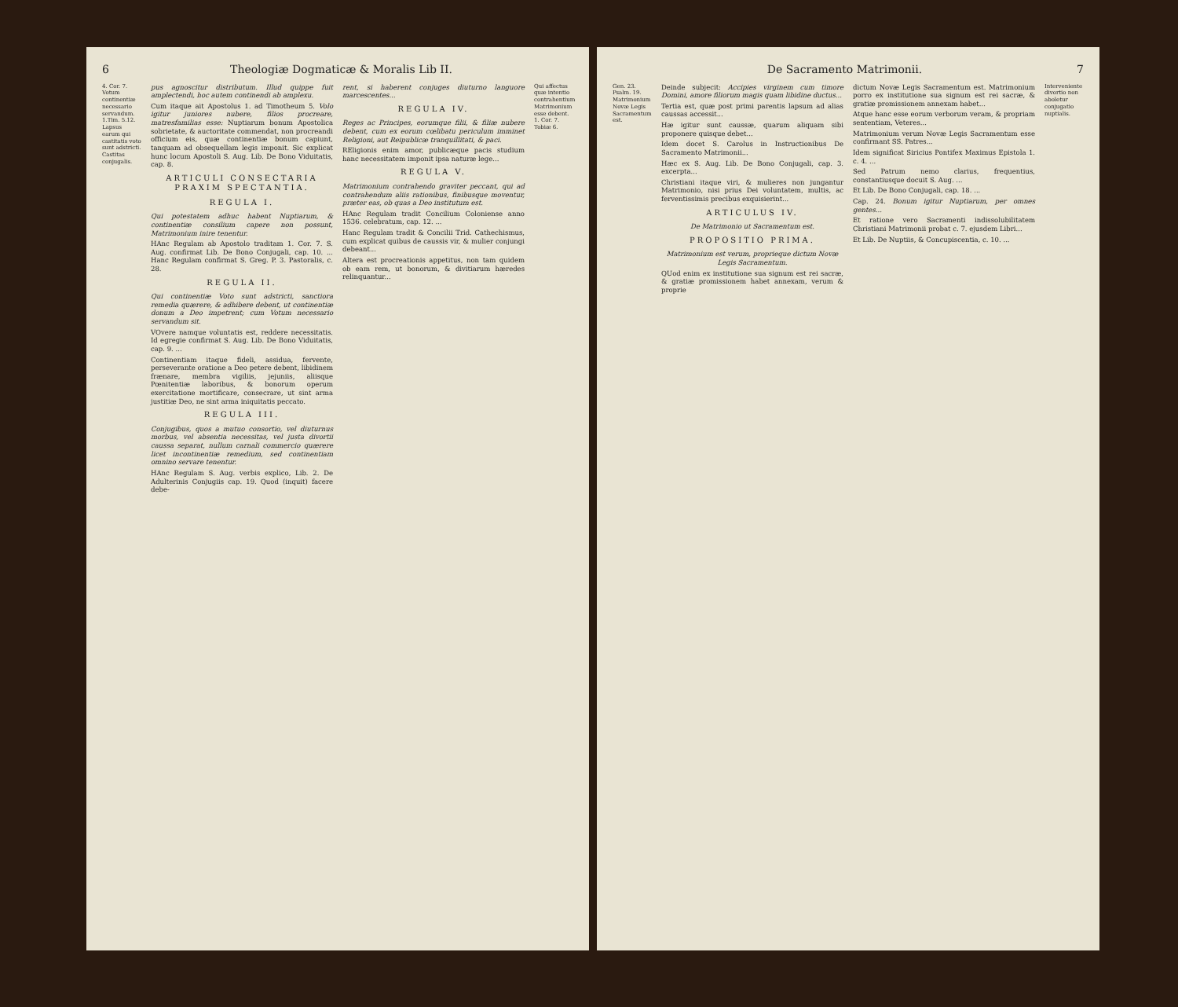6 Theologiæ Dogmaticæ & Moralis Lib II.
4. Cor. 7. Votum continentiæ necessario servandum. 1.Tim. 5.12. Lapsus earum qui castitatis voto sunt adstricti. Castitas conjugalis.
pus agnoscitur distributum. Illud quippe fuit amplectendi, hoc autem continendi ab amplexu.
Cum itaque ait Apostolus 1. ad Timotheum 5. Volo igitur juniores nubere, filios procreare, matresfamilias esse: Nuptiarum bonum Apostolica sobrietate, & auctoritate commendat, non procreandi officium eis, quæ continentiæ bonum capiunt, tanquam ad obsequellam legis imponit. Sic explicat hunc locum Apostoli S. Aug. Lib. De Bono Viduitatis, cap. 8.
ARTICULI CONSECTARIA PRAXIM SPECTANTIA.
REGULA I.
Qui potestatem adhuc habent Nuptiarum, & continentiæ consilium capere non possunt, Matrimonium inire tenentur.
HAnc Regulam ab Apostolo traditam 1. Cor. 7. S. Aug. confirmat Lib. De Bono Conjugali, cap. 10. ... Hanc Regulam confirmat S. Greg. P. 3. Pastoralis, c. 28.
REGULA II.
Qui continentiæ Voto sunt adstricti, sanctiora remedia quærere, & adhibere debent, ut continentiæ donum a Deo impetrent; cum Votum necessario servandum sit.
VOvere namque voluntatis est, reddere necessitatis. Id egregie confirmat S. Aug. Lib. De Bono Viduitatis, cap. 9. ...
Continentiam itaque fideli, assidua, fervente, perseverante oratione a Deo petere debent, libidinem frænare, membra vigiliis, jejuniis, aliisque Pœnitentiæ laboribus, & bonorum operum exercitatione mortificare, consecrare, ut sint arma justitiæ Deo, ne sint arma iniquitatis peccato.
REGULA III.
Conjugibus, quos a mutuo consortio, vel diuturnus morbus, vel absentia necessitas, vel justa divortii caussa separat, nullum carnali commercio quærere licet incontinentiæ remedium, sed continentiam omnino servare tenentur.
HAnc Regulam S. Aug. verbis explico, Lib. 2. De Adulterinis Conjugiis cap. 19. Quod (inquit) facere debe-
rent, si haberent conjuges diuturno languore marcescentes...
REGULA IV.
Reges ac Principes, eorumque filii, & filiæ nubere debent, cum ex eorum cœlibatu periculum imminet Religioni, aut Reipublicæ tranquillitati, & paci.
REligionis enim amor, publicæque pacis studium hanc necessitatem imponit ipsa naturæ lege...
REGULA V.
Matrimonium contrahendo graviter peccant, qui ad contrahendum aliis rationibus, finibusque moventur, præter eas, ob quas a Deo institutum est.
HAnc Regulam tradit Concilium Coloniense anno 1536. celebratum, cap. 12. ...
Hanc Regulam tradit & Concilii Trid. Cathechismus, cum explicat quibus de caussis vir, & mulier conjungi debeant...
Altera est procreationis appetitus, non tam quidem ob eam rem, ut bonorum, & divitiarum hæredes relinquantur...
Qui affectus quæ intentio contrahentium Matrimonium esse debent. 1. Cor. 7. Tobiæ 6.
De Sacramento Matrimonii. 7
Gen. 23. Psalm. 19. Matrimonium Novæ Legis Sacramentum est.
Deinde subjecit: Accipies virginem cum timore Domini, amore filiorum magis quam libidine ductus...
Tertia est, quæ post primi parentis lapsum ad alias caussas accessit...
Hæ igitur sunt caussæ, quarum aliquam sibi proponere quisque debet...
Idem docet S. Carolus in Instructionibus De Sacramento Matrimonii...
Hæc ex S. Aug. Lib. De Bono Conjugali, cap. 3. excerpta...
Christiani itaque viri, & mulieres non jungantur Matrimonio, nisi prius Dei voluntatem, multis, ac ferventissimis precibus exquisierint...
ARTICULUS IV.
De Matrimonio ut Sacramentum est.
PROPOSITIO PRIMA.
Matrimonium est verum, proprieque dictum Novæ Legis Sacramentum.
QUod enim ex institutione sua signum est rei sacræ, & gratiæ promissionem habet annexam, verum & proprie
dictum Novæ Legis Sacramentum est. Matrimonium porro ex institutione sua signum est rei sacræ, & gratiæ promissionem annexam habet...
Atque hanc esse eorum verborum veram, & propriam sententiam, Veteres...
Matrimonium verum Novæ Legis Sacramentum esse confirmant SS. Patres...
Idem significat Siricius Pontifex Maximus Epistola 1. c. 4. ...
Sed Patrum nemo clarius, frequentius, constantiusque docuit S. Aug. ...
Et Lib. De Bono Conjugali, cap. 18. ...
Cap. 24. Bonum igitur Nuptiarum, per omnes gentes...
Et ratione vero Sacramenti indissolubilitatem Christiani Matrimonii probat c. 7. ejusdem Libri...
Et Lib. De Nuptiis, & Concupiscentia, c. 10. ...
Interveniente divortio non aboletur conjugatio nuptialis.